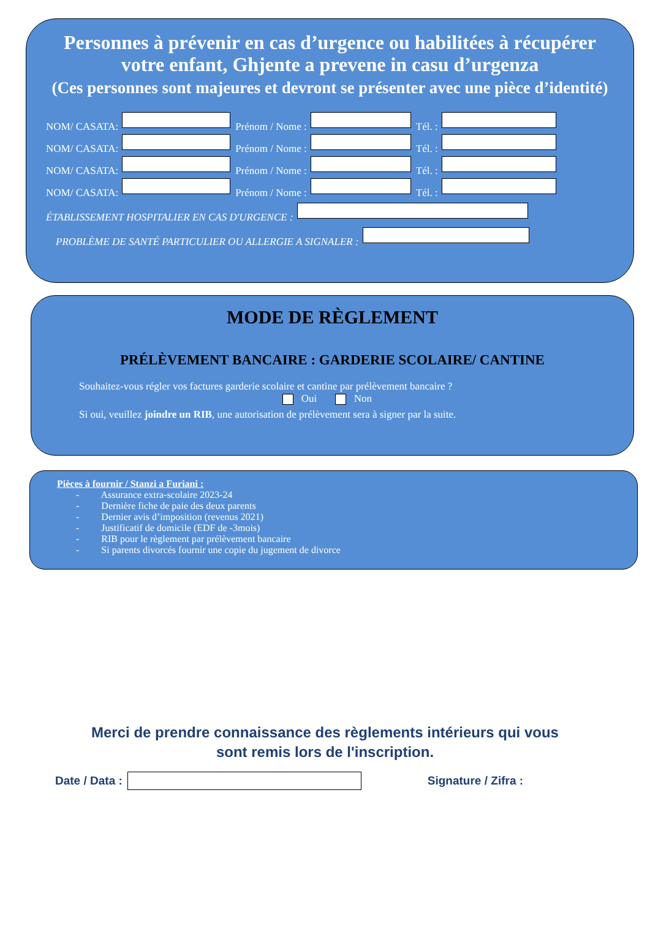Personnes à prévenir en cas d’urgence ou habilitées à récupérer
votre enfant, Ghjente a prevene in casu d’urgenza
(Ces personnes sont majeures et devront se présenter avec une pièce d’identité)
NOM/ CASATA: Prénom / Nome : Tél. :
NOM/ CASATA: Prénom / Nome : Tél. :
NOM/ CASATA: Prénom / Nome : Tél. :
NOM/ CASATA: Prénom / Nome : Tél. :
ÉTABLISSEMENT HOSPITALIER EN CAS D'URGENCE :
PROBLÈME DE SANTÉ PARTICULIER OU ALLERGIE A SIGNALER :
MODE DE RÈGLEMENT
PRÉLÈVEMENT BANCAIRE : GARDERIE SCOLAIRE/ CANTINE
Souhaitez-vous régler vos factures garderie scolaire et cantine par prélèvement bancaire ?
Oui Non
Si oui, veuillez joindre un RIB, une autorisation de prélèvement sera à signer par la suite.
Pièces à fournir / Stanzi a Furiani :
- Assurance extra-scolaire 2023-24
- Dernière fiche de paie des deux parents
- Dernier avis d’imposition (revenus 2021)
- Justificatif de domicile (EDF de -3mois)
- RIB pour le règlement par prélèvement bancaire
- Si parents divorcés fournir une copie du jugement de divorce
Merci de prendre connaissance des règlements intérieurs qui vous
sont remis lors de l'inscription.
Date / Data : Signature / Zifra :